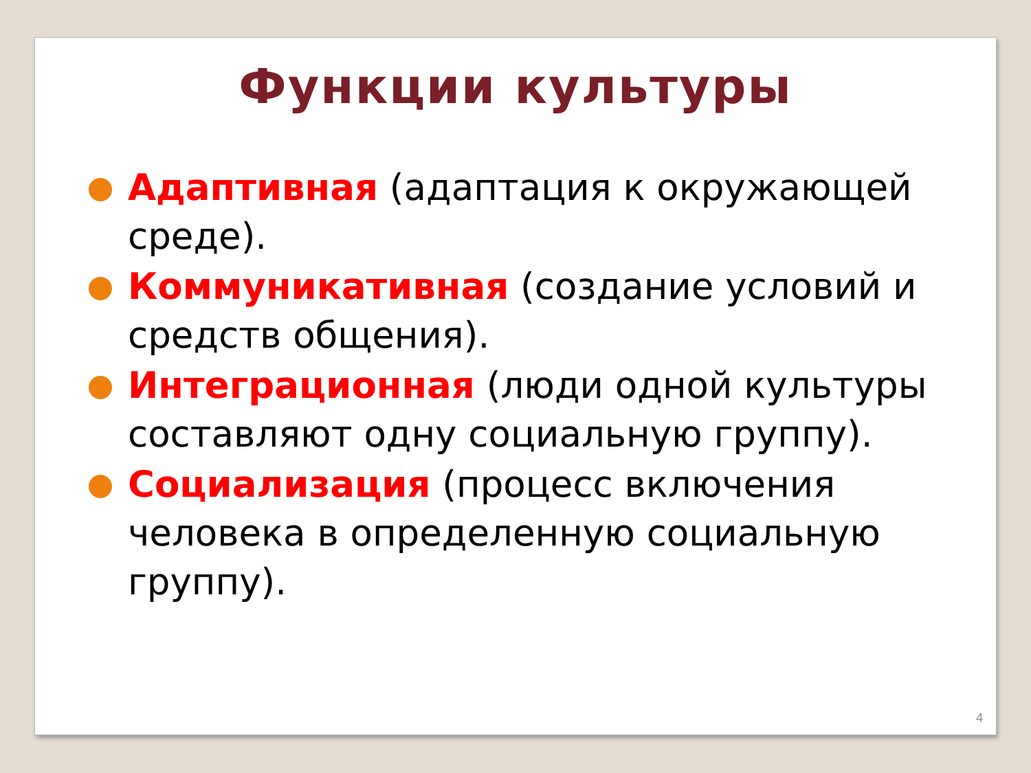Функции культуры
Адаптивная (адаптация к окружающей среде).
Коммуникативная (создание условий и средств общения).
Интеграционная (люди одной культуры составляют одну социальную группу).
Социализация (процесс включения человека в определенную социальную группу).
4